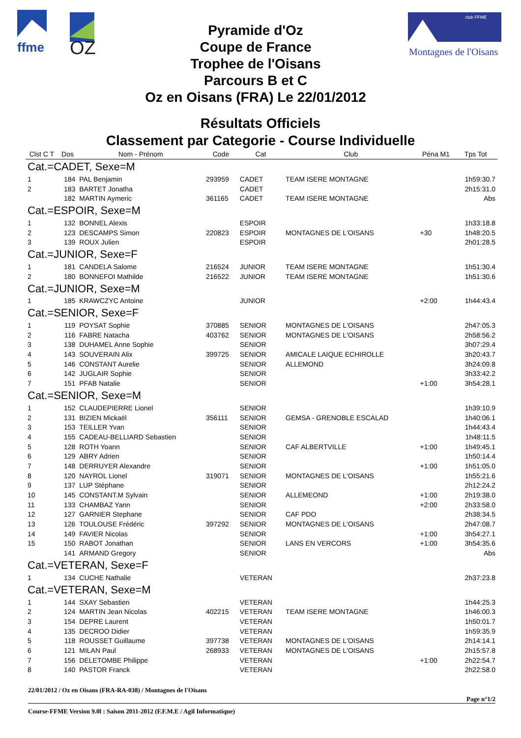ffme
OZ
Pyramide d'Oz
Coupe de France
Trophee de l'Oisans
Parcours B et C
Oz en Oisans (FRA) Le 22/01/2012
club FFME
Montagnes de l'Oisans
Résultats Officiels
Classement par Categorie - Course Individuelle
| Clst C T | Dos | Nom - Prénom | Code | Cat | Club | Péna M1 | Tps Tot |
| --- | --- | --- | --- | --- | --- | --- | --- |
| Cat.=CADET, Sexe=M | | | | | | | |
| 1 | 184 | PAL Benjamin | 293959 | CADET | TEAM ISERE MONTAGNE | | 1h59:30.7 |
| 2 | 183 | BARTET Jonatha | | CADET | | | 2h15:31.0 |
| | 182 | MARTIN Aymeric | 361165 | CADET | TEAM ISERE MONTAGNE | | Abs |
| Cat.=ESPOIR, Sexe=M | | | | | | | |
| 1 | 132 | BONNEL Alexis | | ESPOIR | | | 1h33:18.8 |
| 2 | 123 | DESCAMPS Simon | 220823 | ESPOIR | MONTAGNES DE L'OISANS | +30 | 1h48:20.5 |
| 3 | 139 | ROUX Julien | | ESPOIR | | | 2h01:28.5 |
| Cat.=JUNIOR, Sexe=F | | | | | | | |
| 1 | 181 | CANDELA Salome | 216524 | JUNIOR | TEAM ISERE MONTAGNE | | 1h51:30.4 |
| 2 | 180 | BONNEFOI Mathilde | 216522 | JUNIOR | TEAM ISERE MONTAGNE | | 1h51:30.6 |
| Cat.=JUNIOR, Sexe=M | | | | | | | |
| 1 | 185 | KRAWCZYC Antoine | | JUNIOR | | +2:00 | 1h44:43.4 |
| Cat.=SENIOR, Sexe=F | | | | | | | |
| 1 | 119 | POYSAT Sophie | 370885 | SENIOR | MONTAGNES DE L'OISANS | | 2h47:05.3 |
| 2 | 116 | FABRE Natacha | 403762 | SENIOR | MONTAGNES DE L'OISANS | | 2h58:56.2 |
| 3 | 138 | DUHAMEL Anne Sophie | | SENIOR | | | 3h07:29.4 |
| 4 | 143 | SOUVERAIN Alix | 399725 | SENIOR | AMICALE LAIQUE ECHIROLLE | | 3h20:43.7 |
| 5 | 146 | CONSTANT Aurelie | | SENIOR | ALLEMOND | | 3h24:09.8 |
| 6 | 142 | JUGLAIR Sophie | | SENIOR | | | 3h33:42.2 |
| 7 | 151 | PFAB Natalie | | SENIOR | | +1:00 | 3h54:28.1 |
| Cat.=SENIOR, Sexe=M | | | | | | | |
| 1 | 152 | CLAUDEPIERRE Lionel | | SENIOR | | | 1h39:10.9 |
| 2 | 131 | BIZIEN Mickaël | 356111 | SENIOR | GEMSA - GRENOBLE ESCALAD | | 1h40:06.1 |
| 3 | 153 | TEILLER Yvan | | SENIOR | | | 1h44:43.4 |
| 4 | 155 | CADEAU-BELLIARD Sebastien | | SENIOR | | | 1h48:11.5 |
| 5 | 128 | ROTH Yoann | | SENIOR | CAF ALBERTVILLE | +1:00 | 1h49:45.1 |
| 6 | 129 | ABRY Adrien | | SENIOR | | | 1h50:14.4 |
| 7 | 148 | DERRUYER Alexandre | | SENIOR | | +1:00 | 1h51:05.0 |
| 8 | 120 | NAYROL Lionel | 319071 | SENIOR | MONTAGNES DE L'OISANS | | 1h55:21.6 |
| 9 | 137 | LUP Stéphane | | SENIOR | | | 2h12:24.2 |
| 10 | 145 | CONSTANT.M Sylvain | | SENIOR | ALLEMEOND | +1:00 | 2h19:38.0 |
| 11 | 133 | CHAMBAZ Yann | | SENIOR | | +2:00 | 2h33:58.0 |
| 12 | 127 | GARNIER Stephane | | SENIOR | CAF PDO | | 2h38:34.5 |
| 13 | 126 | TOULOUSE Frédéric | 397292 | SENIOR | MONTAGNES DE L'OISANS | | 2h47:08.7 |
| 14 | 149 | FAVIER Nicolas | | SENIOR | | +1:00 | 3h54:27.1 |
| 15 | 150 | RABOT Jonathan | | SENIOR | LANS EN VERCORS | +1:00 | 3h54:35.6 |
| | 141 | ARMAND Gregory | | SENIOR | | | Abs |
| Cat.=VETERAN, Sexe=F | | | | | | | |
| 1 | 134 | CUCHE Nathalie | | VETERAN | | | 2h37:23.8 |
| Cat.=VETERAN, Sexe=M | | | | | | | |
| 1 | 144 | SXAY Sebastien | | VETERAN | | | 1h44:25.3 |
| 2 | 124 | MARTIN Jean Nicolas | 402215 | VETERAN | TEAM ISERE MONTAGNE | | 1h46:00.3 |
| 3 | 154 | DEPRE Laurent | | VETERAN | | | 1h50:01.7 |
| 4 | 135 | DECROO Didier | | VETERAN | | | 1h59:35.9 |
| 5 | 118 | ROUSSET Guillaume | 397738 | VETERAN | MONTAGNES DE L'OISANS | | 2h14:14.1 |
| 6 | 121 | MILAN Paul | 268933 | VETERAN | MONTAGNES DE L'OISANS | | 2h15:57.8 |
| 7 | 156 | DELETOMBE Philippe | | VETERAN | | +1:00 | 2h22:54.7 |
| 8 | 140 | PASTOR Franck | | VETERAN | | | 2h22:58.0 |
22/01/2012 / Oz en Oisans (FRA-RA-038) / Montagnes de l'Oisans
Page n°1/2
Course-FFME Version 9.0l : Saison 2011-2012 (F.F.M.E / Agil Informatique)